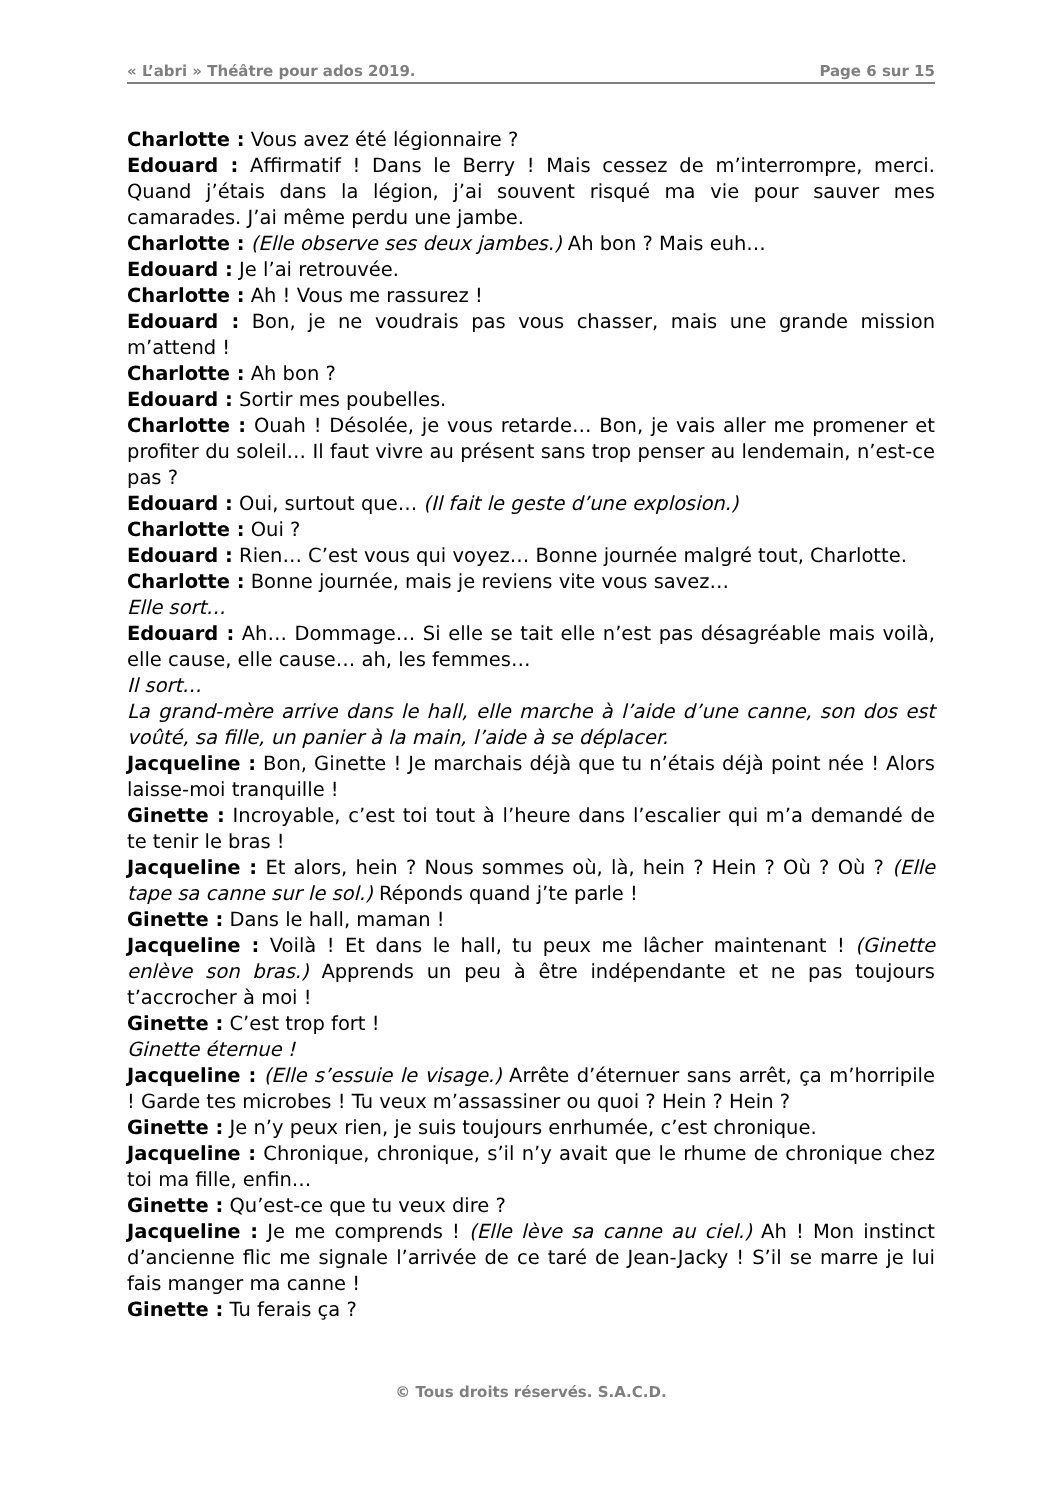« L’abri » Théâtre pour ados 2019. Page 6 sur 15
Charlotte : Vous avez été légionnaire ?
Edouard : Affirmatif ! Dans le Berry ! Mais cessez de m’interrompre, merci. Quand j’étais dans la légion, j’ai souvent risqué ma vie pour sauver mes camarades. J’ai même perdu une jambe.
Charlotte : (Elle observe ses deux jambes.) Ah bon ? Mais euh…
Edouard : Je l’ai retrouvée.
Charlotte : Ah ! Vous me rassurez !
Edouard : Bon, je ne voudrais pas vous chasser, mais une grande mission m’attend !
Charlotte : Ah bon ?
Edouard : Sortir mes poubelles.
Charlotte : Ouah ! Désolée, je vous retarde… Bon, je vais aller me promener et profiter du soleil… Il faut vivre au présent sans trop penser au lendemain, n’est-ce pas ?
Edouard : Oui, surtout que… (Il fait le geste d’une explosion.)
Charlotte : Oui ?
Edouard : Rien… C’est vous qui voyez… Bonne journée malgré tout, Charlotte.
Charlotte : Bonne journée, mais je reviens vite vous savez…
Elle sort…
Edouard : Ah… Dommage… Si elle se tait elle n’est pas désagréable mais voilà, elle cause, elle cause… ah, les femmes…
Il sort…
La grand-mère arrive dans le hall, elle marche à l’aide d’une canne, son dos est voûté, sa fille, un panier à la main, l’aide à se déplacer.
Jacqueline : Bon, Ginette ! Je marchais déjà que tu n’étais déjà point née ! Alors laisse-moi tranquille !
Ginette : Incroyable, c’est toi tout à l’heure dans l’escalier qui m’a demandé de te tenir le bras !
Jacqueline : Et alors, hein ? Nous sommes où, là, hein ? Hein ? Où ? Où ? (Elle tape sa canne sur le sol.) Réponds quand j’te parle !
Ginette : Dans le hall, maman !
Jacqueline : Voilà ! Et dans le hall, tu peux me lâcher maintenant ! (Ginette enlève son bras.) Apprends un peu à être indépendante et ne pas toujours t’accrocher à moi !
Ginette : C’est trop fort !
Ginette éternue !
Jacqueline : (Elle s’essuie le visage.) Arrête d’éternuer sans arrêt, ça m’horripile ! Garde tes microbes ! Tu veux m’assassiner ou quoi ? Hein ? Hein ?
Ginette : Je n’y peux rien, je suis toujours enrhumée, c’est chronique.
Jacqueline : Chronique, chronique, s’il n’y avait que le rhume de chronique chez toi ma fille, enfin…
Ginette : Qu’est-ce que tu veux dire ?
Jacqueline : Je me comprends ! (Elle lève sa canne au ciel.) Ah ! Mon instinct d’ancienne flic me signale l’arrivée de ce taré de Jean-Jacky ! S’il se marre je lui fais manger ma canne !
Ginette : Tu ferais ça ?
© Tous droits réservés. S.A.C.D.